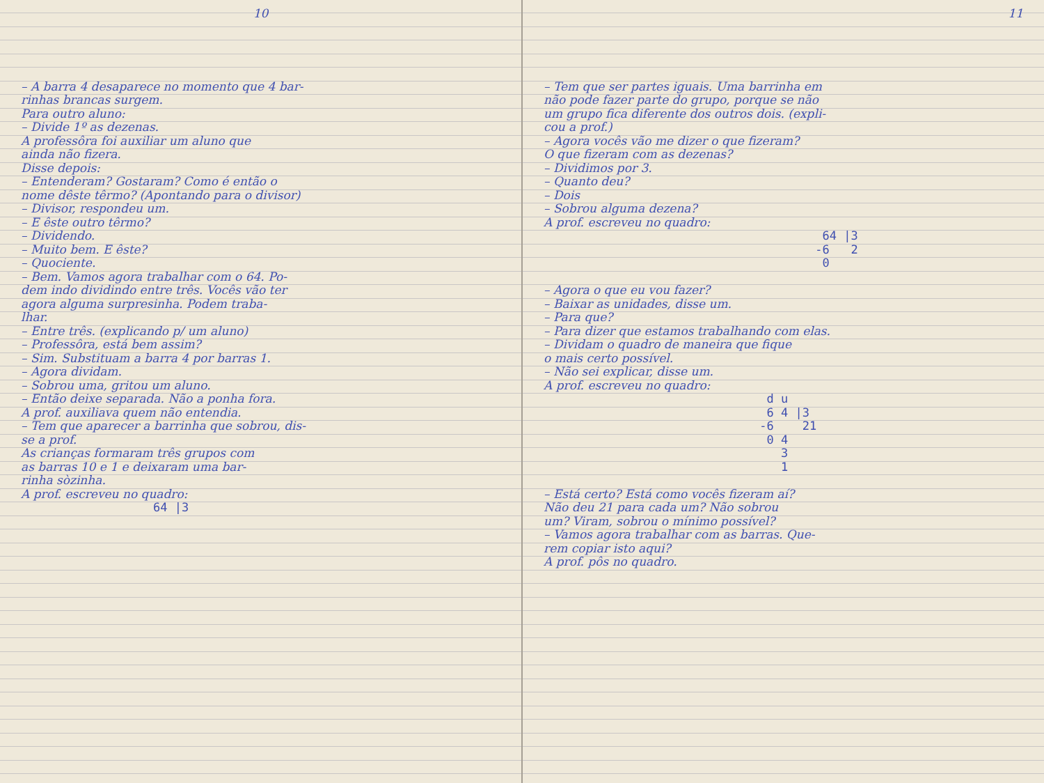10
– A barra 4 desaparece no momento que 4 bar-
rinhas brancas surgem.
Para outro aluno:
– Divide 1º as dezenas.
A professôra foi auxiliar um aluno que
ainda não fizera.
Disse depois:
– Entenderam? Gostaram? Como é então o
nome dêste têrmo? (Apontando para o divisor)
– Divisor, respondeu um.
– E êste outro têrmo?
– Dividendo.
– Muito bem. E êste?
– Quociente.
– Bem. Vamos agora trabalhar com o 64. Po-
dem indo dividindo entre três. Vocês vão ter
agora alguma surpresinha. Podem traba-
lhar.
– Entre três. (explicando p/ um aluno)
– Professôra, está bem assim?
– Sim. Substituam a barra 4 por barras 1.
– Agora dividam.
– Sobrou uma, gritou um aluno.
– Então deixe separada. Não a ponha fora.
A prof. auxiliava quem não entendia.
– Tem que aparecer a barrinha que sobrou, dis-
se a prof.
As crianças formaram três grupos com
as barras 10 e 1 e deixaram uma bar-
rinha sòzinha.
A prof. escreveu no quadro:
64 |3
11
– Tem que ser partes iguais. Uma barrinha em
não pode fazer parte do grupo, porque se não
um grupo fica diferente dos outros dois. (expli-
cou a prof.)
– Agora vocês vão me dizer o que fizeram?
O que fizeram com as dezenas?
– Dividimos por 3.
– Quanto deu?
– Dois
– Sobrou alguma dezena?
A prof. escreveu no quadro:
  64 |3
 -6   2
  0
– Agora o que eu vou fazer?
– Baixar as unidades, disse um.
– Para que?
– Para dizer que estamos trabalhando com elas.
– Dividam o quadro de maneira que fique
o mais certo possível.
– Não sei explicar, disse um.
A prof. escreveu no quadro:
  d u
  6 4 |3
 -6    21
  0 4
    3
    1
– Está certo? Está como vocês fizeram aí?
Não deu 21 para cada um? Não sobrou
um? Viram, sobrou o mínimo possível?
– Vamos agora trabalhar com as barras. Que-
rem copiar isto aqui?
A prof. pôs no quadro.